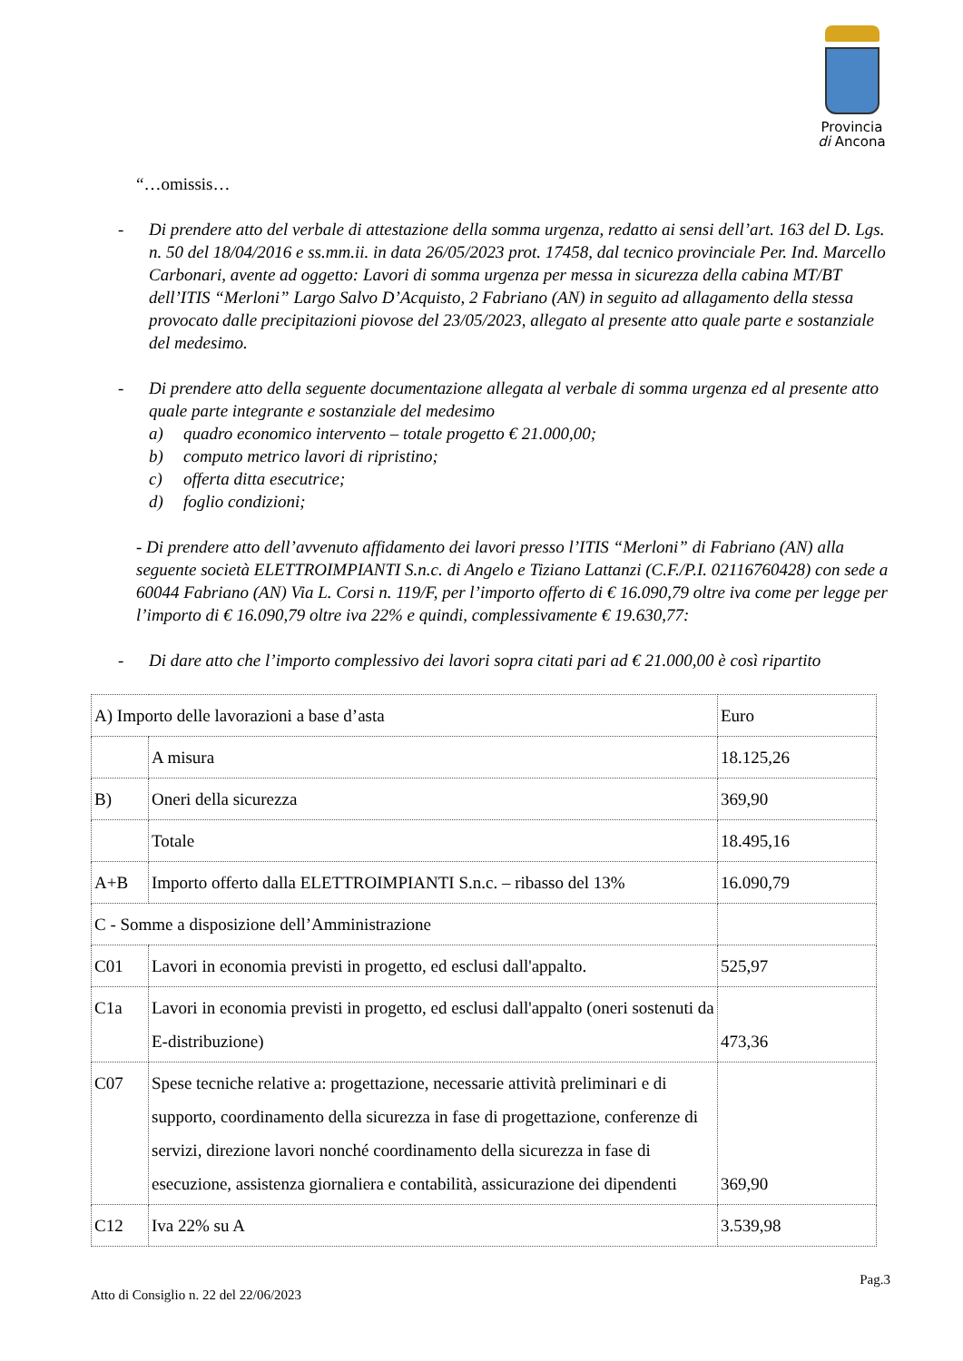Provincia
di Ancona
“…omissis…
- Di prendere atto del verbale di attestazione della somma urgenza, redatto ai sensi dell’art. 163 del D. Lgs. n. 50 del 18/04/2016 e ss.mm.ii. in data 26/05/2023 prot. 17458, dal tecnico provinciale Per. Ind. Marcello Carbonari, avente ad oggetto: Lavori di somma urgenza per messa in sicurezza della cabina MT/BT dell’ITIS “Merloni” Largo Salvo D’Acquisto, 2 Fabriano (AN) in seguito ad allagamento della stessa provocato dalle precipitazioni piovose del 23/05/2023, allegato al presente atto quale parte e sostanziale del medesimo.
- Di prendere atto della seguente documentazione allegata al verbale di somma urgenza ed al presente atto quale parte integrante e sostanziale del medesimo
a) quadro economico intervento – totale progetto € 21.000,00;
b) computo metrico lavori di ripristino;
c) offerta ditta esecutrice;
d) foglio condizioni;
- Di prendere atto dell’avvenuto affidamento dei lavori presso l’ITIS “Merloni” di Fabriano (AN) alla seguente società ELETTROIMPIANTI S.n.c. di Angelo e Tiziano Lattanzi (C.F./P.I. 02116760428) con sede a 60044 Fabriano (AN) Via L. Corsi n. 119/F, per l’importo offerto di € 16.090,79 oltre iva come per legge per l’importo di € 16.090,79 oltre iva 22% e quindi, complessivamente € 19.630,77:
- Di dare atto che l’importo complessivo dei lavori sopra citati pari ad € 21.000,00 è così ripartito
| A) Importo delle lavorazioni a base d’asta | | Euro |
| | A misura | 18.125,26 |
| B) | Oneri della sicurezza | 369,90 |
| | Totale | 18.495,16 |
| A+B | Importo offerto dalla ELETTROIMPIANTI S.n.c. – ribasso del 13% | 16.090,79 |
| C - Somme a disposizione dell’Amministrazione | | |
| C01 | Lavori in economia previsti in progetto, ed esclusi dall'appalto. | 525,97 |
| C1a | Lavori in economia previsti in progetto, ed esclusi dall'appalto (oneri sostenuti da E-distribuzione) | 473,36 |
| C07 | Spese tecniche relative a: progettazione, necessarie attività preliminari e di supporto, coordinamento della sicurezza in fase di progettazione, conferenze di servizi, direzione lavori nonché coordinamento della sicurezza in fase di esecuzione, assistenza giornaliera e contabilità, assicurazione dei dipendenti | 369,90 |
| C12 | Iva 22% su A | 3.539,98 |
Pag.3
Atto di Consiglio n. 22 del 22/06/2023